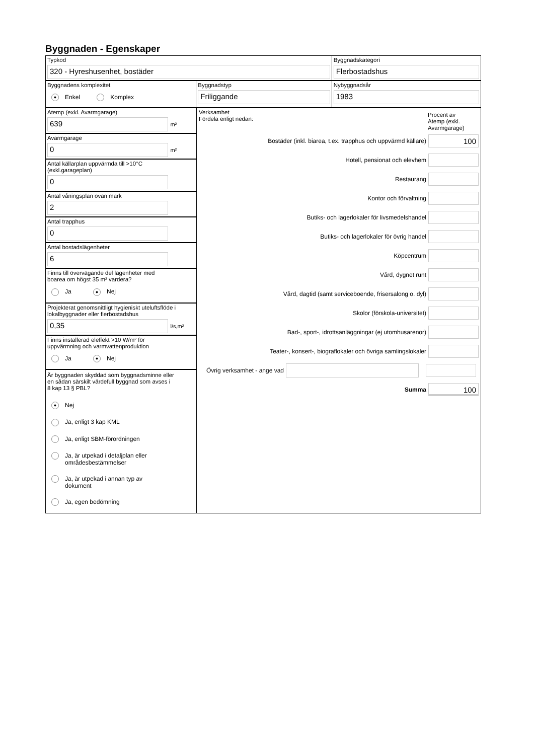Byggnaden - Egenskaper
Typkod
320 - Hyreshusenhet, bostäder
Byggnadskategori
Flerbostadshus
Byggnadens komplexitet
● Enkel Komplex
Byggnadstyp
Friliggande
Nybyggnadsår
1983
Atemp (exkl. Avarmgarage)
639
m²
Avarmgarage
0
m²
Antal källarplan uppvärmda till >10°C
(exkl.garageplan)
0
Antal våningsplan ovan mark
2
Antal trapphus
0
Antal bostadslägenheter
6
Finns till övervägande del lägenheter med
boarea om högst 35 m² vardera?
Ja ● Nej
Projekterat genomsnittligt hygieniskt uteluftsflöde i
lokalbyggnader eller flerbostadshus
0,35
l/s,m²
Finns installerad eleffekt >10 W/m² för
uppvärmning och varmvattenproduktion
Ja ● Nej
Är byggnaden skyddad som byggnadsminne eller
en sådan särskilt värdefull byggnad som avses i
8 kap 13 § PBL?
● Nej
Ja, enligt 3 kap KML
Ja, enligt SBM-förordningen
Ja, är utpekad i detaljplan eller
områdesbestämmelser
Ja, är utpekad i annan typ av
dokument
Ja, egen bedömning
Verksamhet
Fördela enligt nedan:
Procent av
Atemp (exkl.
Avarmgarage)
Bostäder (inkl. biarea, t.ex. trapphus och uppvärmd källare)
100
Hotell, pensionat och elevhem
Restaurang
Kontor och förvaltning
Butiks- och lagerlokaler för livsmedelshandel
Butiks- och lagerlokaler för övrig handel
Köpcentrum
Vård, dygnet runt
Vård, dagtid (samt serviceboende, frisersalong o. dyl)
Skolor (förskola-universitet)
Bad-, sport-, idrottsanläggningar (ej utomhusarenor)
Teater-, konsert-, biograflokaler och övriga samlingslokaler
Övrig verksamhet - ange vad
Summa
100